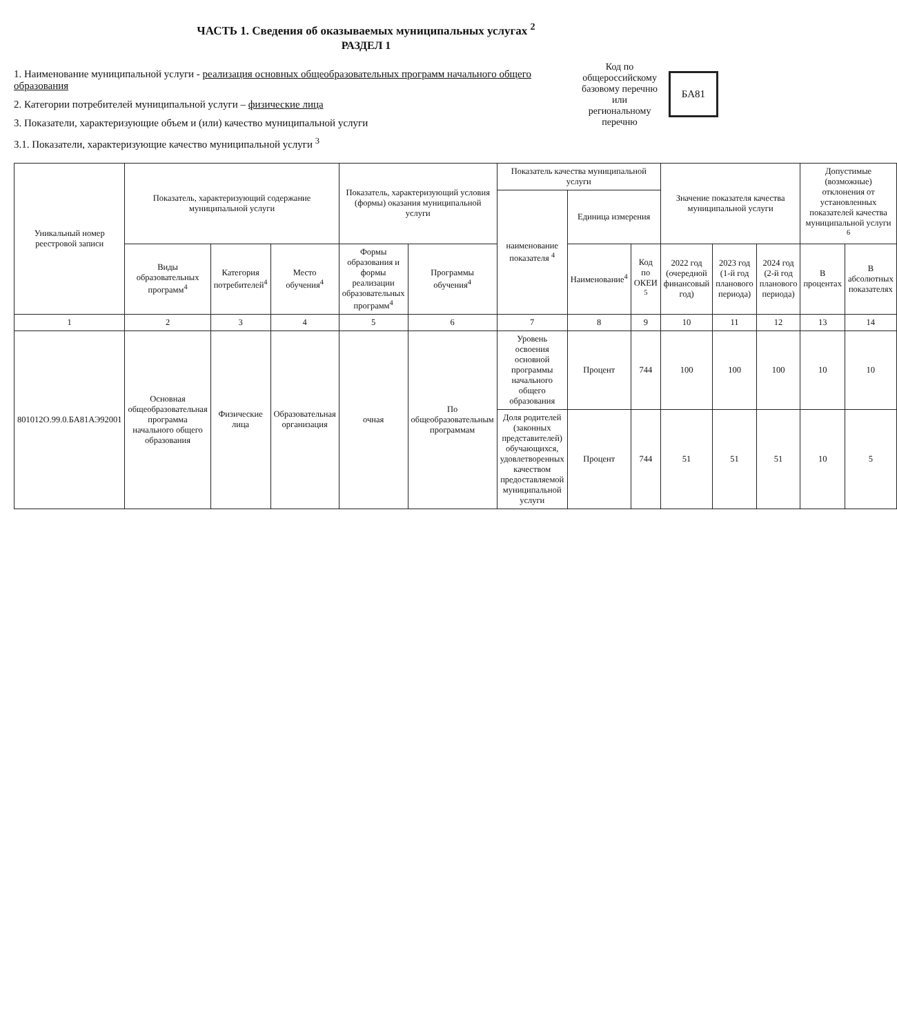ЧАСТЬ 1. Сведения об оказываемых муниципальных услугах <sup>2</sup>
РАЗДЕЛ 1
1. Наименование муниципальной услуги - реализация основных общеобразовательных программ начального общего образования
2. Категории потребителей муниципальной услуги – физические лица
3. Показатели, характеризующие объем и (или) качество муниципальной услуги
3.1. Показатели, характеризующие качество муниципальной услуги <sup>3</sup>
Код по
общероссийскому
базовому перечню
или региональному
перечню
БА81
| Уникальный номер реестровой записи | Показатель, характеризующий содержание муниципальной услуги | | | Показатель, характеризующий условия (формы) оказания муниципальной услуги | | Показатель качества муниципальной услуги | | | Значение показателя качества муниципальной услуги | | | Допустимые (возможные) отклонения от установленных показателей качества муниципальной услуги <sup>6</sup> | |
| --- | --- | --- | --- | --- | --- | --- | --- | --- | --- | --- | --- | --- | --- |
| | | | | | | наименование показателя <sup>4</sup> | Единица измерения | | | | | | |
| | Виды образовательных программ<sup>4</sup> | Категория потребителей<sup>4</sup> | Место обучения<sup>4</sup> | Формы образования и формы реализации образовательных программ<sup>4</sup> | Программы обучения<sup>4</sup> | | Наименование<sup>4</sup> | Код по ОКЕИ <sup>5</sup> | 2022 год (очередной финансовый год) | 2023 год (1-й год планового периода) | 2024 год (2-й год планового периода) | В процентах | В абсолютных показателях |
| 1 | 2 | 3 | 4 | 5 | 6 | 7 | 8 | 9 | 10 | 11 | 12 | 13 | 14 |
| 801012О.99.0.БА81АЭ92001 | Основная общеобразовательная программа начального общего образования | Физические лица | Образовательная организация | очная | По общеобразовательным программам | Уровень освоения основной программы начального общего образования | Процент | 744 | 100 | 100 | 100 | 10 | 10 |
| | | | | | | Доля родителей (законных представителей) обучающихся, удовлетворенных качеством предоставляемой муниципальной услуги | Процент | 744 | 51 | 51 | 51 | 10 | 5 |